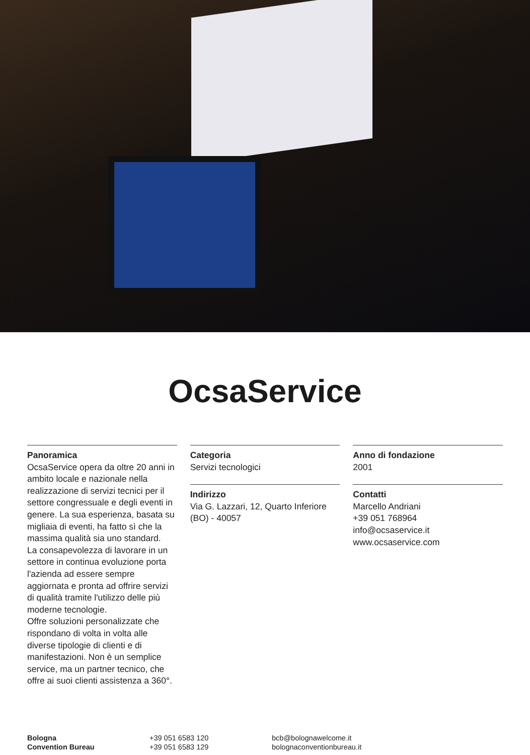OcsaService
Panoramica
OcsaService opera da oltre 20 anni in ambito locale e nazionale nella realizzazione di servizi tecnici per il settore congressuale e degli eventi in genere. La sua esperienza, basata su migliaia di eventi, ha fatto sì che la massima qualità sia uno standard.
La consapevolezza di lavorare in un settore in continua evoluzione porta l'azienda ad essere sempre aggiornata e pronta ad offrire servizi di qualità tramite l'utilizzo delle più moderne tecnologie.
Offre soluzioni personalizzate che rispondano di volta in volta alle diverse tipologie di clienti e di manifestazioni. Non è un semplice service, ma un partner tecnico, che offre ai suoi clienti assistenza a 360°.
Categoria
Servizi tecnologici
Indirizzo
Via G. Lazzari, 12, Quarto Inferiore (BO) - 40057
Anno di fondazione
2001
Contatti
Marcello Andriani
+39 051 768964
info@ocsaservice.it
www.ocsaservice.com
Bologna
Convention Bureau
+39 051 6583 120
+39 051 6583 129
bcb@bolognawelcome.it
bolognaconventionbureau.it